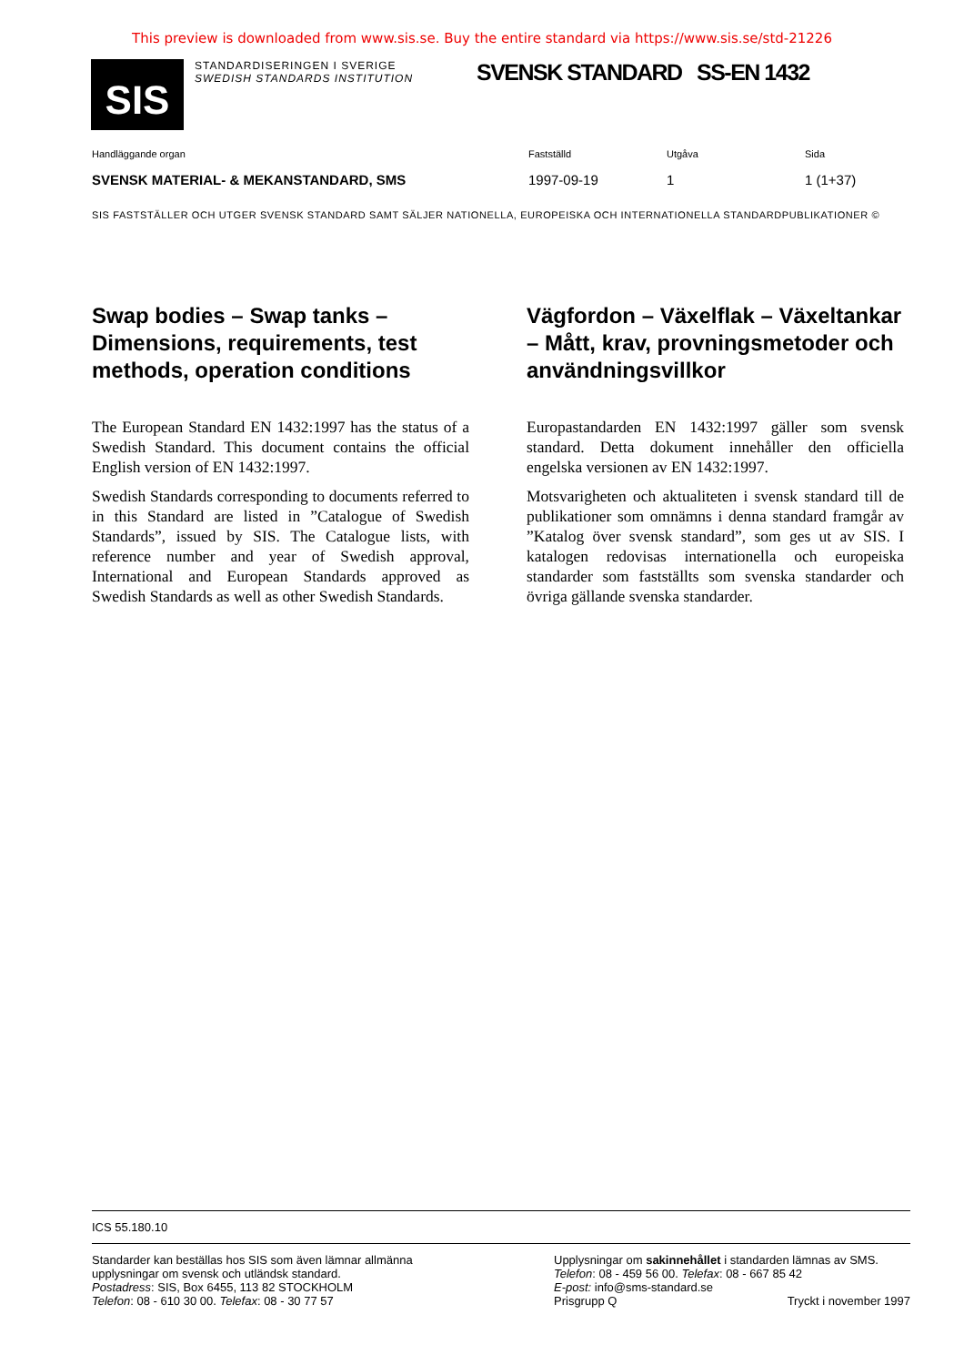This preview is downloaded from www.sis.se. Buy the entire standard via https://www.sis.se/std-21226
SIS
STANDARDISERINGEN I SVERIGE
SWEDISH STANDARDS INSTITUTION
SVENSK STANDARD SS-EN 1432
Handläggande organ Fastställd Utgåva Sida
SVENSK MATERIAL- & MEKANSTANDARD, SMS 1997-09-19 1 1 (1+37)
SIS FASTSTÄLLER OCH UTGER SVENSK STANDARD SAMT SÄLJER NATIONELLA, EUROPEISKA OCH INTERNATIONELLA STANDARDPUBLIKATIONER ©
Swap bodies – Swap tanks – Dimensions, requirements, test methods, operation conditions
The European Standard EN 1432:1997 has the status of a Swedish Standard. This document contains the official English version of EN 1432:1997.
Swedish Standards corresponding to documents referred to in this Standard are listed in ”Catalogue of Swedish Standards”, issued by SIS. The Catalogue lists, with reference number and year of Swedish approval, International and European Standards approved as Swedish Standards as well as other Swedish Standards.
Vägfordon – Växelflak – Växeltankar – Mått, krav, provningsmetoder och användningsvillkor
Europastandarden EN 1432:1997 gäller som svensk standard. Detta dokument innehåller den officiella engelska versionen av EN 1432:1997.
Motsvarigheten och aktualiteten i svensk standard till de publikationer som omnämns i denna standard framgår av ”Katalog över svensk standard”, som ges ut av SIS. I katalogen redovisas internationella och europeiska standarder som fastställts som svenska standarder och övriga gällande svenska standarder.
ICS 55.180.10
Standarder kan beställas hos SIS som även lämnar allmänna upplysningar om svensk och utländsk standard.
Postadress: SIS, Box 6455, 113 82 STOCKHOLM
Telefon: 08 - 610 30 00. Telefax: 08 - 30 77 57
Upplysningar om sakinnehållet i standarden lämnas av SMS.
Telefon: 08 - 459 56 00. Telefax: 08 - 667 85 42
E-post: info@sms-standard.se
Prisgrupp Q Tryckt i november 1997